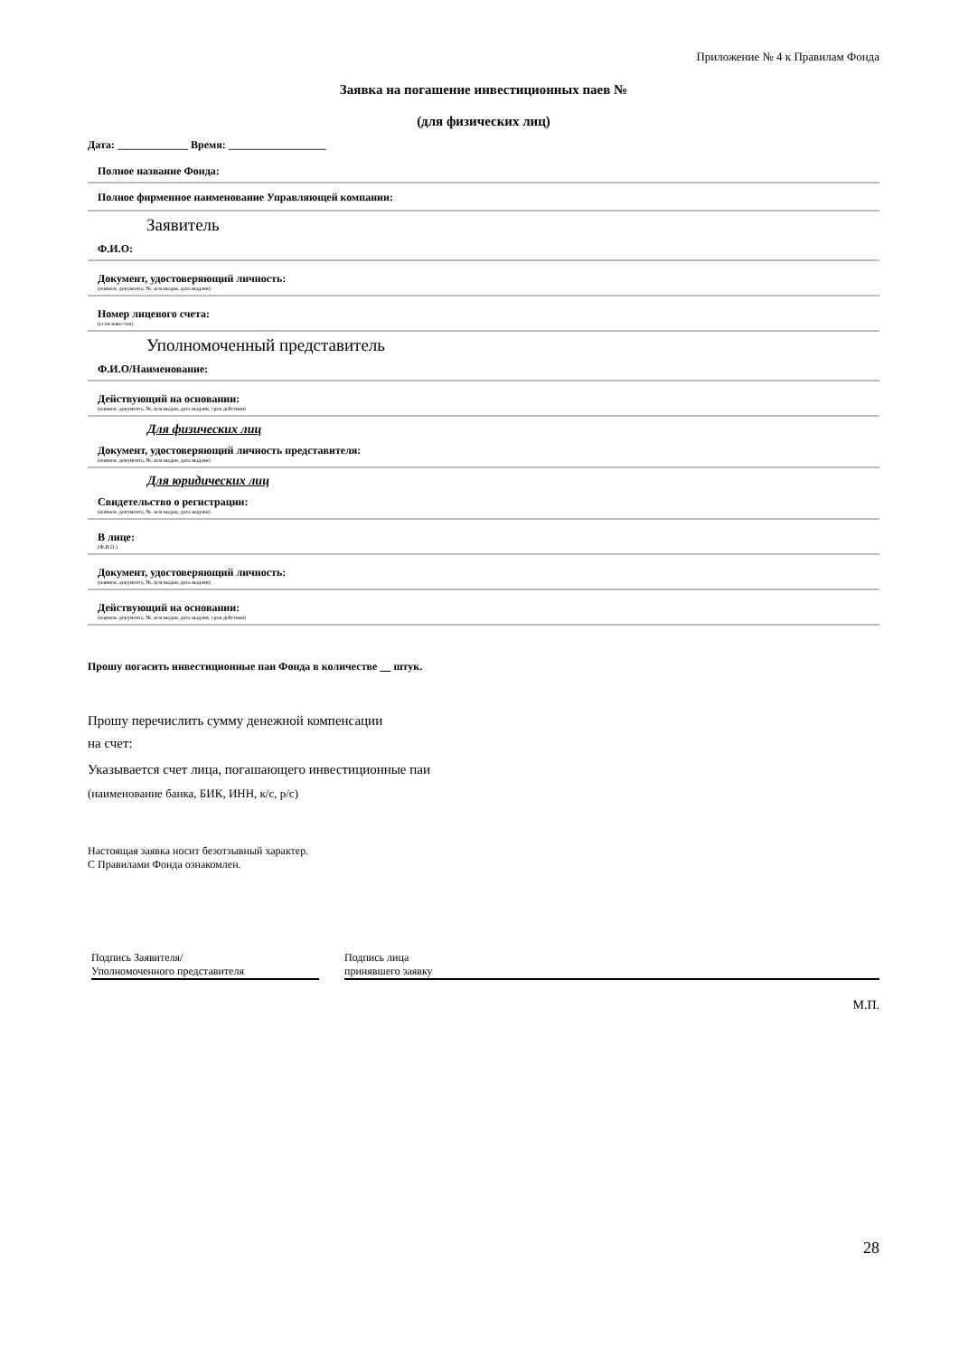Приложение № 4 к Правилам Фонда
Заявка на погашение инвестиционных паев №
(для физических лиц)
Дата: _____________ Время: __________________
Полное название Фонда:
Полное фирменное наименование Управляющей компании:
Заявитель
Ф.И.О:
Документ, удостоверяющий личность:
(наимен. документа, №, кем выдан, дата выдачи)
Номер лицевого счета:
(если известен)
Уполномоченный представитель
Ф.И.О/Наименование:
Действующий на основании:
(наимен. документа, №, кем выдан, дата выдачи, срок действия)
Для физических лиц
Документ, удостоверяющий личность представителя:
(наимен. документа, №, кем выдан, дата выдачи)
Для юридических лиц
Свидетельство о регистрации:
(наимен. документа, №, кем выдан, дата выдачи)
В лице:
(Ф.И.О.)
Документ, удостоверяющий личность:
(наимен. документа, №, кем выдан, дата выдачи)
Действующий на основании:
(наимен. документа, №, кем выдан, дата выдачи, срок действия)
Прошу погасить инвестиционные паи Фонда в количестве штук.
Прошу перечислить сумму денежной компенсации
на счет:
Указывается счет лица, погашающего инвестиционные паи
(наименование банка, БИК, ИНН, к/с, р/с)
Настоящая заявка носит безотзывный характер.
С Правилами Фонда ознакомлен.
Подпись Заявителя/
Уполномоченного представителя
Подпись лица
принявшего заявку
М.П.
28